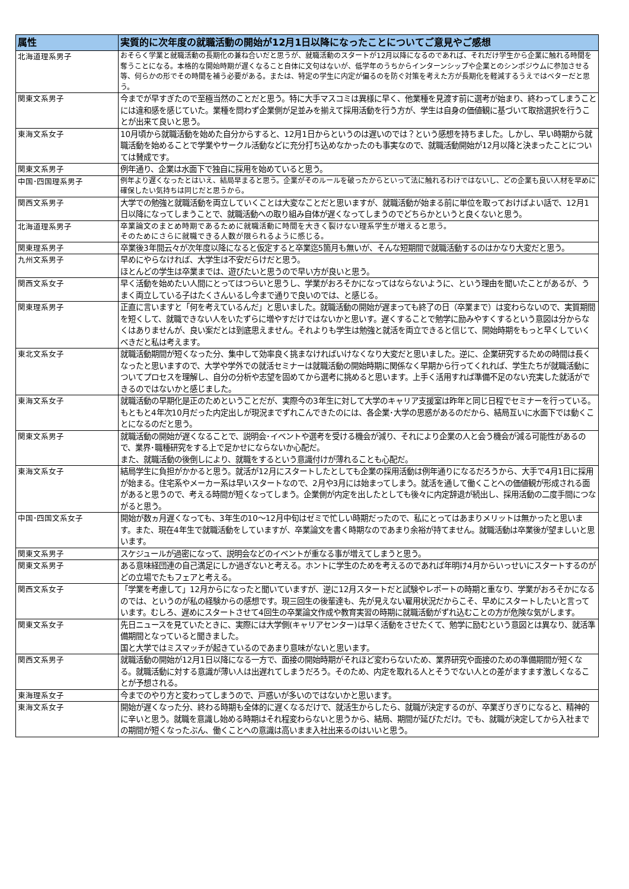| 属性 | 実質的に次年度の就職活動の開始が12月1日以降になったことについてご意見やご感想 |
| --- | --- |
| 北海道理系男子 | おそらく学業と就職活動の長期化の兼ね合いだと思うが、就職活動のスタートが12月以降になるのであれば、それだけ学生から企業に触れる時間を奪うことになる。本格的な開始時期が遅くなること自体に文句はないが、低学年のうちからインターンシップや企業とのシンポジウムに参加させる等、何らかの形でその時間を補う必要がある。または、特定の学生に内定が偏るのを防ぐ対策を考えた方が長期化を軽減するうえではベターだと思う。 |
| 関東文系男子 | 今までが早すぎたので至極当然のことだと思う。特に大手マスコミは異様に早く、他業種を見渡す前に選考が始まり、終わってしまうことには違和感を感じていた。業種を問わず企業側が足並みを揃えて採用活動を行う方が、学生は自身の価値観に基づいて取捨選択を行うことが出来て良いと思う。 |
| 東海文系女子 | 10月頃から就職活動を始めた自分からすると、12月1日からというのは遅いのでは？という感想を持ちました。しかし、早い時期から就職活動を始めることで学業やサークル活動などに充分打ち込めなかったのも事実なので、就職活動開始が12月以降と決まったことについては賛成です。 |
| 関東文系男子 | 例年通り、企業は水面下で独自に採用を始めていると思う。 |
| 中国･四国理系男子 | 例年より遅くなったとはいえ、結局早まると思う。企業がそのルールを破ったからといって法に触れるわけではないし、どの企業も良い人材を早めに確保したい気持ちは同じだと思うから。 |
| 関西文系男子 | 大学での勉強と就職活動を両立していくことは大変なことだと思いますが、就職活動が始まる前に単位を取っておけばよい話で、12月1日以降になってしまうことで、就職活動への取り組み自体が遅くなってしまうのでどちらかというと良くないと思う。 |
| 北海道理系男子 | 卒業論文のまとめ時期であるために就職活動に時間を大きく裂けない理系学生が増えると思う。 そのためにさらに就職できる人数が限られるように感じる。 |
| 関東理系男子 | 卒業後3年間云々が次年度以降になると仮定すると卒業迄5箇月も無いが、そんな短期間で就職活動するのはかなり大変だと思う。 |
| 九州文系男子 | 早めにやらなければ、大学生は不安だらけだと思う。 ほとんどの学生は卒業までは、遊びたいと思うので早い方が良いと思う。 |
| 関西文系女子 | 早く活動を始めたい人間にとってはつらいと思うし、学業がおろそかになってはならないように、という理由を聞いたことがあるが、うまく両立している子はたくさんいるし今まで通りで良いのでは、と感じる。 |
| 関東理系男子 | 正直に言いますと「何を考えているんだ」と思いました。就職活動の開始が遅まっても終了の日（卒業まで）は変わらないので、実質期間を短くして、就職できない人をいたずらに増やすだけではないかと思いす。遅くすることで勉学に励みやすくするという意図は分からなくはありませんが、良い案だとは到底思えません。それよりも学生は勉強と就活を両立できると信じて、開始時期をもっと早くしていくべきだと私は考えます。 |
| 東北文系女子 | 就職活動期間が短くなった分、集中して効率良く挑まなければいけなくなり大変だと思いました。逆に、企業研究するための時間は長くなったと思いますので、大学や学外での就活セミナーは就職活動の開始時期に関係なく早期から行ってくれれば、学生たちが就職活動についてプロセスを理解し、自分の分析や志望を固めてから選考に挑めると思います。上手く活用すれば準備不足のない充実した就活ができるのではないかと感じました。 |
| 東海文系女子 | 就職活動の早期化是正のためということだが、実際今の3年生に対して大学のキャリア支援室は昨年と同じ日程でセミナーを行っている。 もともと4年次10月だった内定出しが現況までずれこんできたのには、各企業･大学の思惑があるのだから、結局互いに水面下では動くことになるのだと思う。 |
| 関東文系男子 | 就職活動の開始が遅くなることで、説明会･イベントや選考を受ける機会が減り、それにより企業の人と会う機会が減る可能性があるので、業界･職種研究をする上で足かせにならないか心配だ。 また、就職活動の後倒しにより、就職をするという意識付けが薄れることも心配だ。 |
| 東海文系女子 | 結局学生に負担がかかると思う。就活が12月にスタートしたとしても企業の採用活動は例年通りになるだろうから、大手で4月1日に採用が始まる。住宅系やメーカー系は早いスタートなので、2月や3月には始まってしまう。就活を通して働くことへの価値観が形成される面があると思うので、考える時間が短くなってしまう。企業側が内定を出したとしても後々に内定辞退が続出し、採用活動の二度手間につながると思う。 |
| 中国･四国文系女子 | 開始が数ヵ月遅くなっても、3年生の10～12月中旬はゼミで忙しい時期だったので、私にとってはあまりメリットは無かったと思います。また、現在4年生で就職活動をしていますが、卒業論文を書く時期なのであまり余裕が持てません。就職活動は卒業後が望ましいと思います。 |
| 関東文系男子 | スケジュールが過密になって、説明会などのイベントが重なる事が増えてしまうと思う。 |
| 関東文系男子 | ある意味経団連の自己満足にしか過ぎないと考える。ホントに学生のためを考えるのであれば年明け4月からいっせいにスタートするのがどの立場でたもフェアと考える。 |
| 関西文系女子 | 「学業を考慮して」12月からになったと聞いていますが、逆に12月スタートだと試験やレポートの時期と重なり、学業がおろそかになるのでは、というのが私の経験からの感想です。現三回生の後輩達も、先が見えない雇用状況だからこそ、早めにスタートしたいと言っています。むしろ、遅めにスタートさせて4回生の卒業論文作成や教育実習の時期に就職活動がずれ込むことの方が危険な気がします。 |
| 関東文系女子 | 先日ニュースを見ていたときに、実際には大学側(キャリアセンター)は早く活動をさせたくて、勉学に励むという意図とは異なり、就活準備期間となっていると聞きました。 国と大学ではミスマッチが起きているのであまり意味がないと思います。 |
| 関西文系男子 | 就職活動の開始が12月1日以降になる一方で、面接の開始時期がそれほど変わらないため、業界研究や面接のための準備期間が短くなる。就職活動に対する意識が薄い人は出遅れてしまうだろう。そのため、内定を取れる人とそうでない人との差がますます激しくなることが予想される。 |
| 東海理系女子 | 今までのやり方と変わってしまうので、戸惑いが多いのではないかと思います。 |
| 東海文系女子 | 開始が遅くなった分、終わる時期も全体的に遅くなるだけで、就活生からしたら、就職が決定するのが、卒業ぎりぎりになると、精神的に辛いと思う。就職を意識し始める時期はそれ程変わらないと思うから、結局、期間が延びただけ。でも、就職が決定してから入社までの期間が短くなったぶん、働くことへの意識は高いまま入社出来るのはいいと思う。 |